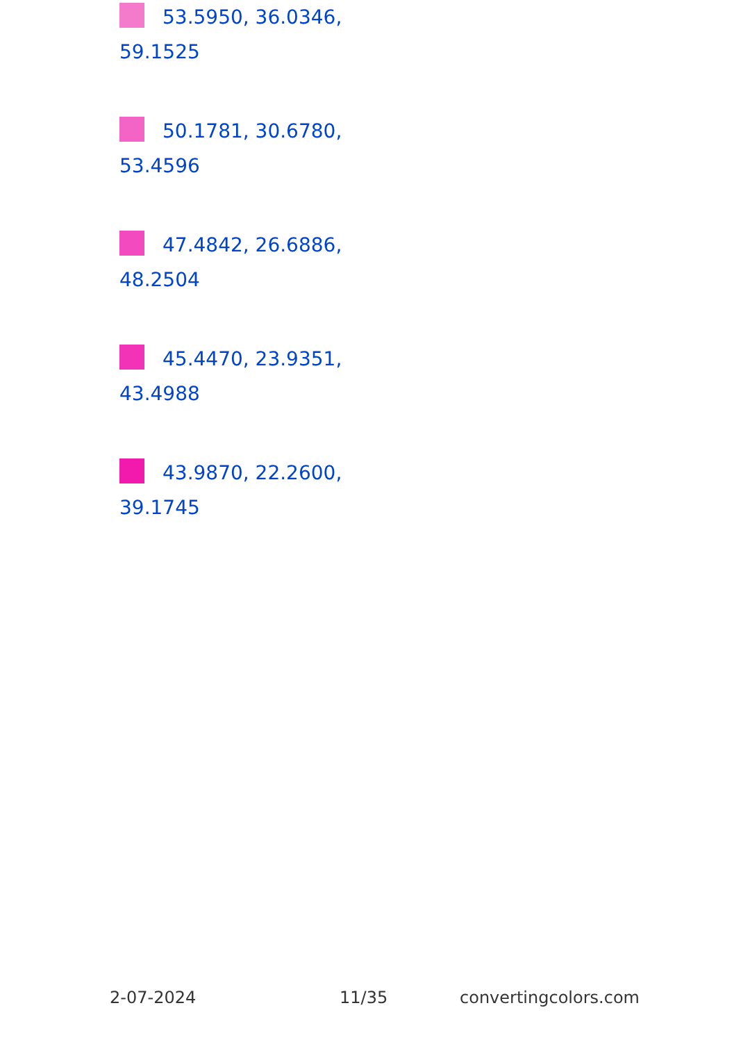53.5950, 36.0346, 59.1525
50.1781, 30.6780, 53.4596
47.4842, 26.6886, 48.2504
45.4470, 23.9351, 43.4988
43.9870, 22.2600, 39.1745
2-07-2024 11/35 convertingcolors.com